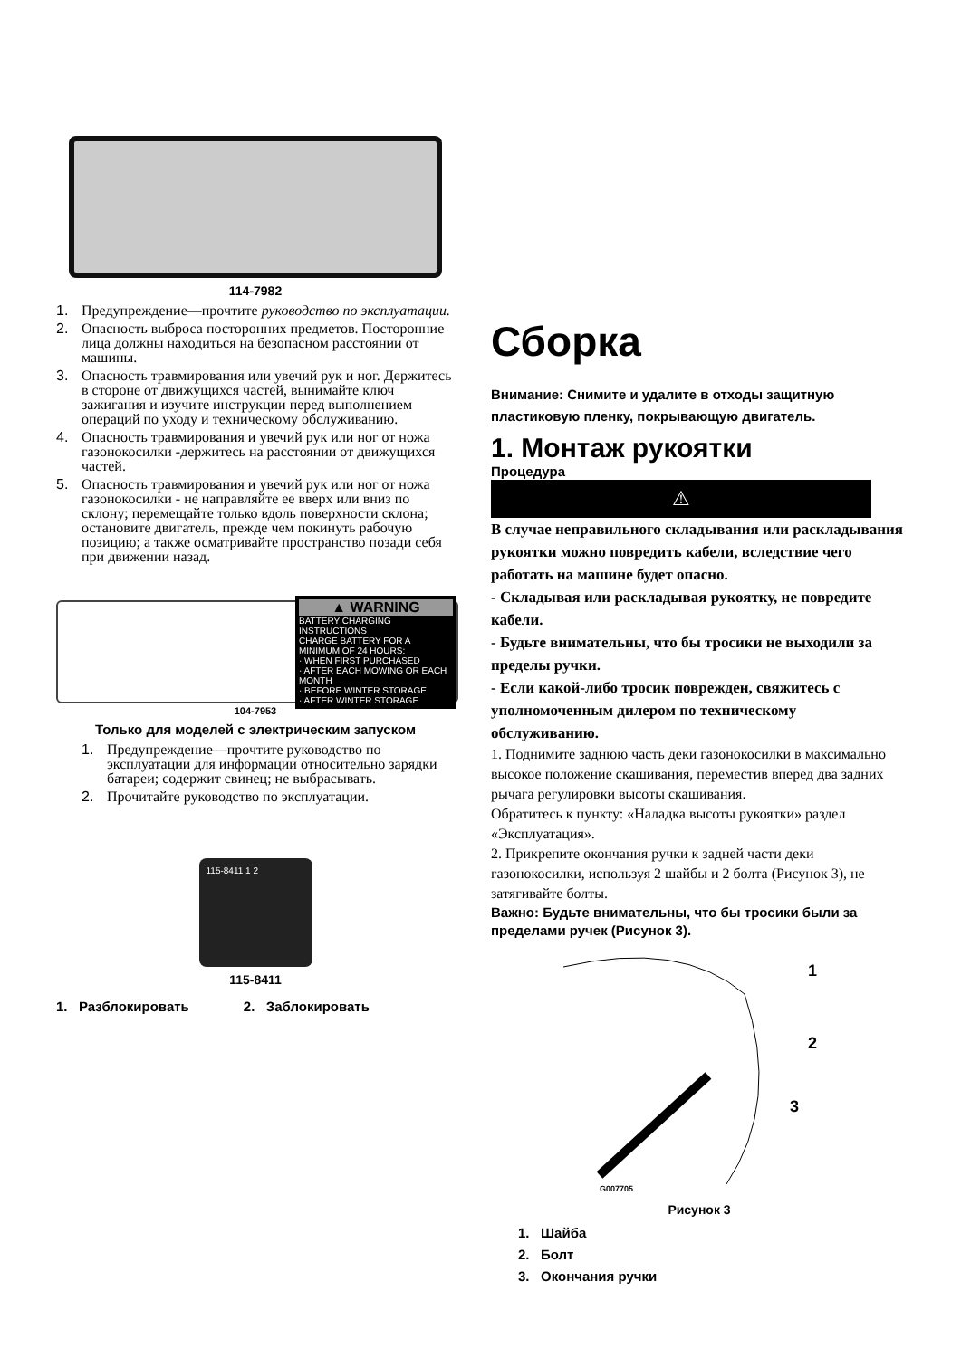114-7982
1. Предупреждение—прочтите руководство по эксплуатации.
2. Опасность выброса посторонних предметов. Посторонние лица должны находиться на безопасном расстоянии от машины.
3. Опасность травмирования или увечий рук и ног. Держитесь в стороне от движущихся частей, вынимайте ключ зажигания и изучите инструкции перед выполнением операций по уходу и техническому обслуживанию.
4. Опасность травмирования и увечий рук или ног от ножа газонокосилки -держитесь на расстоянии от движущихся частей.
5. Опасность травмирования и увечий рук или ног от ножа газонокосилки - не направляйте ее вверх или вниз по склону; перемещайте только вдоль поверхности склона; остановите двигатель, прежде чем покинуть рабочую позицию; а также осматривайте пространство позади себя при движении назад.
▲ WARNING
BATTERY CHARGING INSTRUCTIONS
CHARGE BATTERY FOR A MINIMUM OF 24 HOURS:
· WHEN FIRST PURCHASED
· AFTER EACH MOWING OR EACH MONTH
· BEFORE WINTER STORAGE
· AFTER WINTER STORAGE
104-7953
Только для моделей с электрическим запуском
1. Предупреждение—прочтите руководство по эксплуатации для информации относительно зарядки батареи; содержит свинец; не выбрасывать.
2. Прочитайте руководство по эксплуатации.
115-8411 1 2
115-8411
1. Разблокировать 2. Заблокировать
Сборка
Внимание: Снимите и удалите в отходы защитную пластиковую пленку, покрывающую двигатель.
1. Монтаж рукоятки
Процедура
⚠
В случае неправильного складывания или раскладывания рукоятки можно повредить кабели, вследствие чего работать на машине будет опасно.
- Складывая или раскладывая рукоятку, не повредите кабели.
- Будьте внимательны, что бы тросики не выходили за пределы ручки.
- Если какой-либо тросик поврежден, свяжитесь с уполномоченным дилером по техническому обслуживанию.
1. Поднимите заднюю часть деки газонокосилки в максимально высокое положение скашивания, переместив вперед два задних рычага регулировки высоты скашивания.
Обратитесь к пункту: «Наладка высоты рукоятки» раздел «Эксплуатация».
2. Прикрепите окончания ручки к задней части деки газонокосилки, используя 2 шайбы и 2 болта (Рисунок 3), не затягивайте болты.
Важно: Будьте внимательны, что бы тросики были за пределами ручек (Рисунок 3).
1
2
3
G007705
Рисунок 3
1. Шайба
2. Болт
3. Окончания ручки